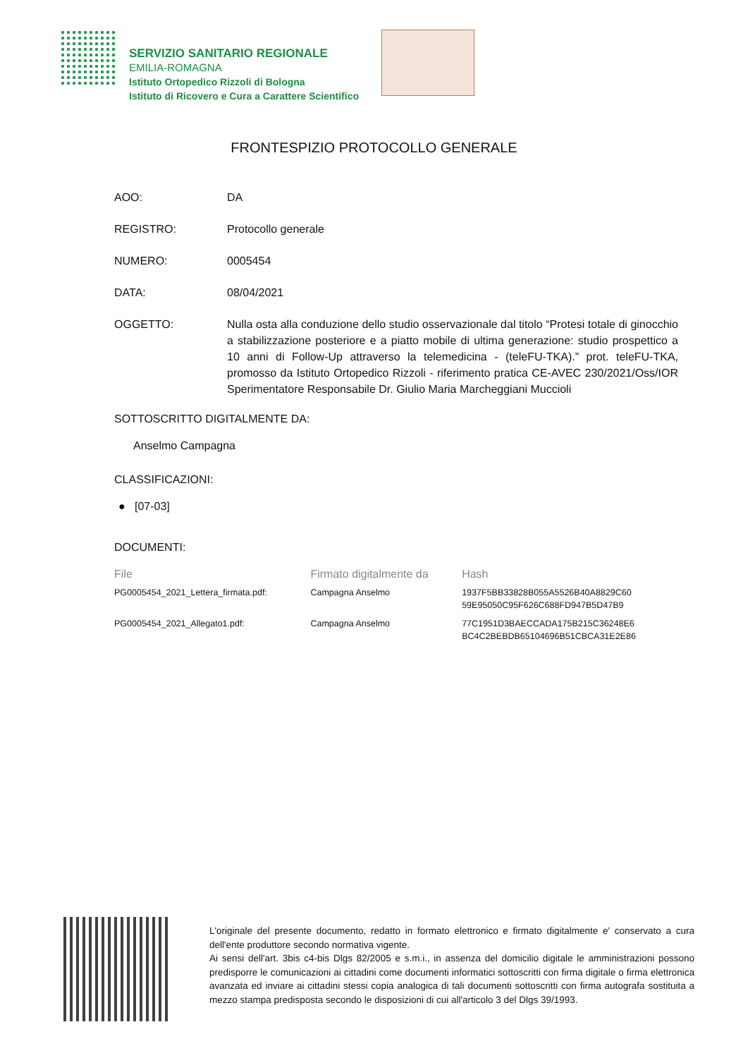SERVIZIO SANITARIO REGIONALE
EMILIA-ROMAGNA
Istituto Ortopedico Rizzoli di Bologna
Istituto di Ricovero e Cura a Carattere Scientifico
FRONTESPIZIO PROTOCOLLO GENERALE
AOO: DA
REGISTRO: Protocollo generale
NUMERO: 0005454
DATA: 08/04/2021
OGGETTO: Nulla osta alla conduzione dello studio osservazionale dal titolo “Protesi totale di ginocchio a stabilizzazione posteriore e a piatto mobile di ultima generazione: studio prospettico a 10 anni di Follow-Up attraverso la telemedicina - (teleFU-TKA).” prot. teleFU-TKA, promosso da Istituto Ortopedico Rizzoli - riferimento pratica CE-AVEC 230/2021/Oss/IOR Sperimentatore Responsabile Dr. Giulio Maria Marcheggiani Muccioli
SOTTOSCRITTO DIGITALMENTE DA:
Anselmo Campagna
CLASSIFICAZIONI:
● [07-03]
DOCUMENTI:
| File | Firmato digitalmente da | Hash |
| --- | --- | --- |
| PG0005454_2021_Lettera_firmata.pdf: | Campagna Anselmo | 1937F5BB33828B055A5526B40A8829C60 59E95050C95F626C688FD947B5D47B9 |
| PG0005454_2021_Allegato1.pdf: | Campagna Anselmo | 77C1951D3BAECCADA175B215C36248E6 BC4C2BEBDB65104696B51CBCA31E2E86 |
L'originale del presente documento, redatto in formato elettronico e firmato digitalmente e' conservato a cura dell'ente produttore secondo normativa vigente.
Ai sensi dell'art. 3bis c4-bis Dlgs 82/2005 e s.m.i., in assenza del domicilio digitale le amministrazioni possono predisporre le comunicazioni ai cittadini come documenti informatici sottoscritti con firma digitale o firma elettronica avanzata ed inviare ai cittadini stessi copia analogica di tali documenti sottoscritti con firma autografa sostituita a mezzo stampa predisposta secondo le disposizioni di cui all'articolo 3 del Dlgs 39/1993.